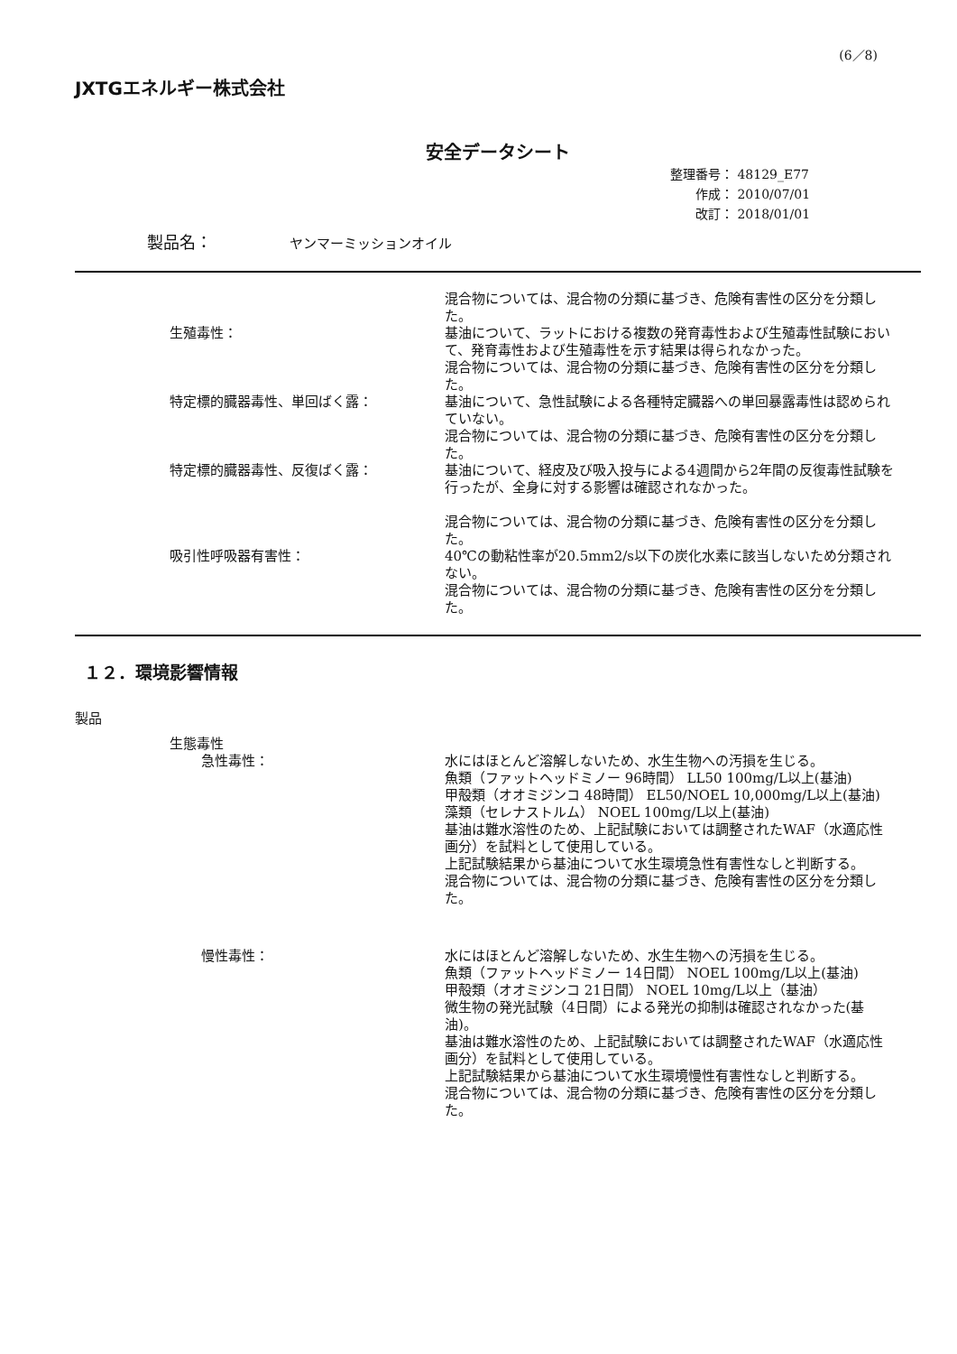(6／8)
JXTGエネルギー株式会社
安全データシート
整理番号： 48129_E77
作成： 2010/07/01
改訂： 2018/01/01
製品名： ヤンマーミッションオイル
混合物については、混合物の分類に基づき、危険有害性の区分を分類した。
生殖毒性： 基油について、ラットにおける複数の発育毒性および生殖毒性試験において、発育毒性および生殖毒性を示す結果は得られなかった。
混合物については、混合物の分類に基づき、危険有害性の区分を分類した。
特定標的臓器毒性、単回ばく露： 基油について、急性試験による各種特定臓器への単回暴露毒性は認められていない。
混合物については、混合物の分類に基づき、危険有害性の区分を分類した。
特定標的臓器毒性、反復ばく露： 基油について、経皮及び吸入投与による4週間から2年間の反復毒性試験を行ったが、全身に対する影響は確認されなかった。
混合物については、混合物の分類に基づき、危険有害性の区分を分類した。
吸引性呼吸器有害性： 40℃の動粘性率が20.5mm2/s以下の炭化水素に該当しないため分類されない。
混合物については、混合物の分類に基づき、危険有害性の区分を分類した。
１２．環境影響情報
製品
生態毒性
急性毒性： 水にはほとんど溶解しないため、水生生物への汚損を生じる。
魚類（ファットヘッドミノー 96時間） LL50 100mg/L以上(基油)
甲殻類（オオミジンコ 48時間） EL50/NOEL 10,000mg/L以上(基油)
藻類（セレナストルム） NOEL 100mg/L以上(基油)
基油は難水溶性のため、上記試験においては調整されたWAF（水適応性画分）を試料として使用している。
上記試験結果から基油について水生環境急性有害性なしと判断する。
混合物については、混合物の分類に基づき、危険有害性の区分を分類した。
慢性毒性： 水にはほとんど溶解しないため、水生生物への汚損を生じる。
魚類（ファットヘッドミノー 14日間） NOEL 100mg/L以上(基油)
甲殻類（オオミジンコ 21日間） NOEL 10mg/L以上（基油）
微生物の発光試験（4日間）による発光の抑制は確認されなかった(基油)。
基油は難水溶性のため、上記試験においては調整されたWAF（水適応性画分）を試料として使用している。
上記試験結果から基油について水生環境慢性有害性なしと判断する。
混合物については、混合物の分類に基づき、危険有害性の区分を分類した。